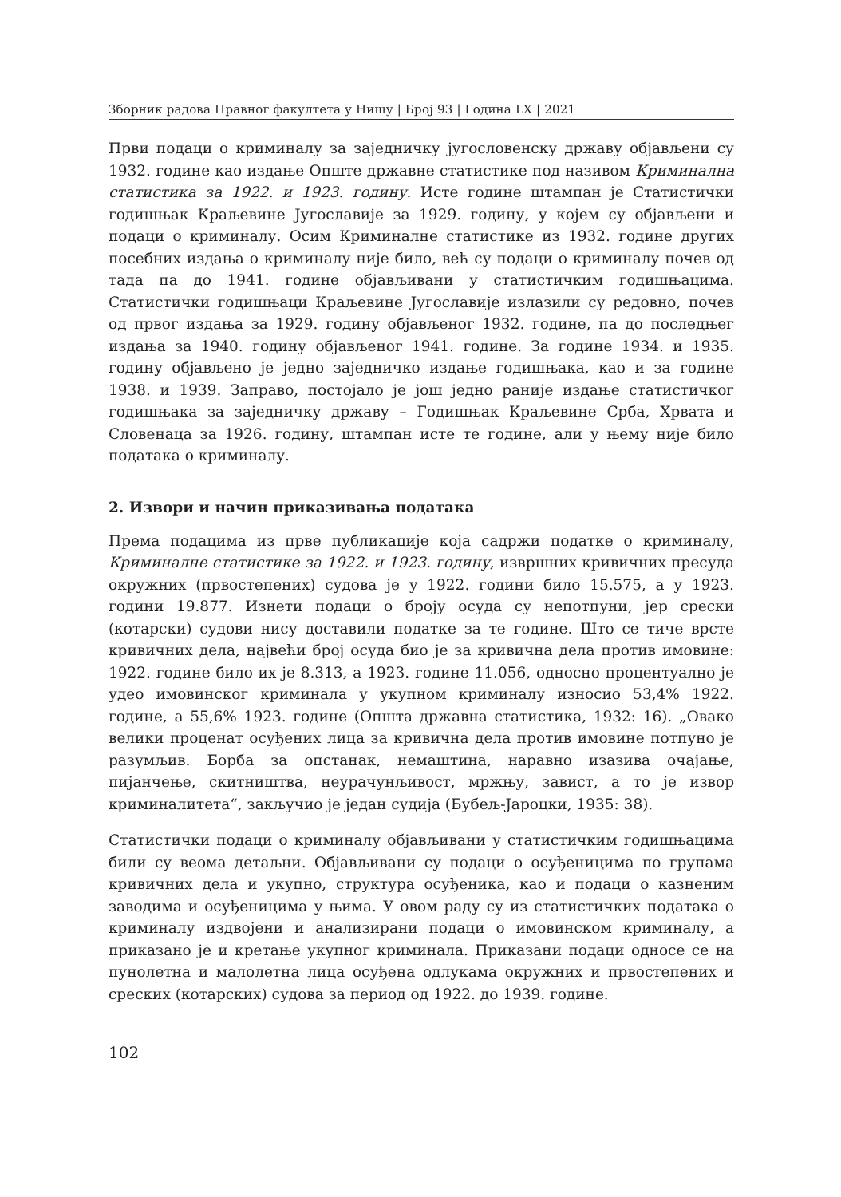Зборник радова Правног факултета у Нишу | Број 93 | Година LX | 2021
Први подаци о криминалу за заједничку југословенску државу објављени су 1932. године као издање Опште државне статистике под називом Криминална статистика за 1922. и 1923. годину. Исте године штампан је Статистички годишњак Краљевине Југославије за 1929. годину, у којем су објављени и подаци о криминалу. Осим Криминалне статистике из 1932. године других посебних издања о криминалу није било, већ су подаци о криминалу почев од тада па до 1941. године објављивани у статистичким годишњацима. Статистички годишњаци Краљевине Југославије излазили су редовно, почев од првог издања за 1929. годину објављеног 1932. године, па до последњег издања за 1940. годину објављеног 1941. године. За године 1934. и 1935. годину објављено је једно заједничко издање годишњака, као и за године 1938. и 1939. Заправо, постојало је још једно раније издање статистичког годишњака за заједничку државу – Годишњак Краљевине Срба, Хрвата и Словенаца за 1926. годину, штампан исте те године, али у њему није било података о криминалу.
2. Извори и начин приказивања података
Према подацима из прве публикације која садржи податке о криминалу, Криминалне статистике за 1922. и 1923. годину, извршних кривичних пресуда окружних (првостепених) судова је у 1922. години било 15.575, а у 1923. години 19.877. Изнети подаци о броју осуда су непотпуни, јер срески (котарски) судови нису доставили податке за те године. Што се тиче врсте кривичних дела, највећи број осуда био је за кривична дела против имовине: 1922. године било их је 8.313, а 1923. године 11.056, односно процентуално је удео имовинског криминала у укупном криминалу износио 53,4% 1922. године, а 55,6% 1923. године (Општа државна статистика, 1932: 16). „Овако велики проценат осуђених лица за кривична дела против имовине потпуно је разумљив. Борба за опстанак, немаштина, наравно изазива очајање, пијанчење, скитништва, неурачунљивост, мржњу, завист, а то је извор криминалитета“, закључио је један судија (Бубељ-Јароцки, 1935: 38).
Статистички подаци о криминалу објављивани у статистичким годишњацима били су веома детаљни. Објављивани су подаци о осуђеницима по групама кривичних дела и укупно, структура осуђеника, као и подаци о казненим заводима и осуђеницима у њима. У овом раду су из статистичких података о криминалу издвојени и анализирани подаци о имовинском криминалу, а приказано је и кретање укупног криминала. Приказани подаци односе се на пунолетна и малолетна лица осуђена одлукама окружних и првостепених и среских (котарских) судова за период од 1922. до 1939. године.
102